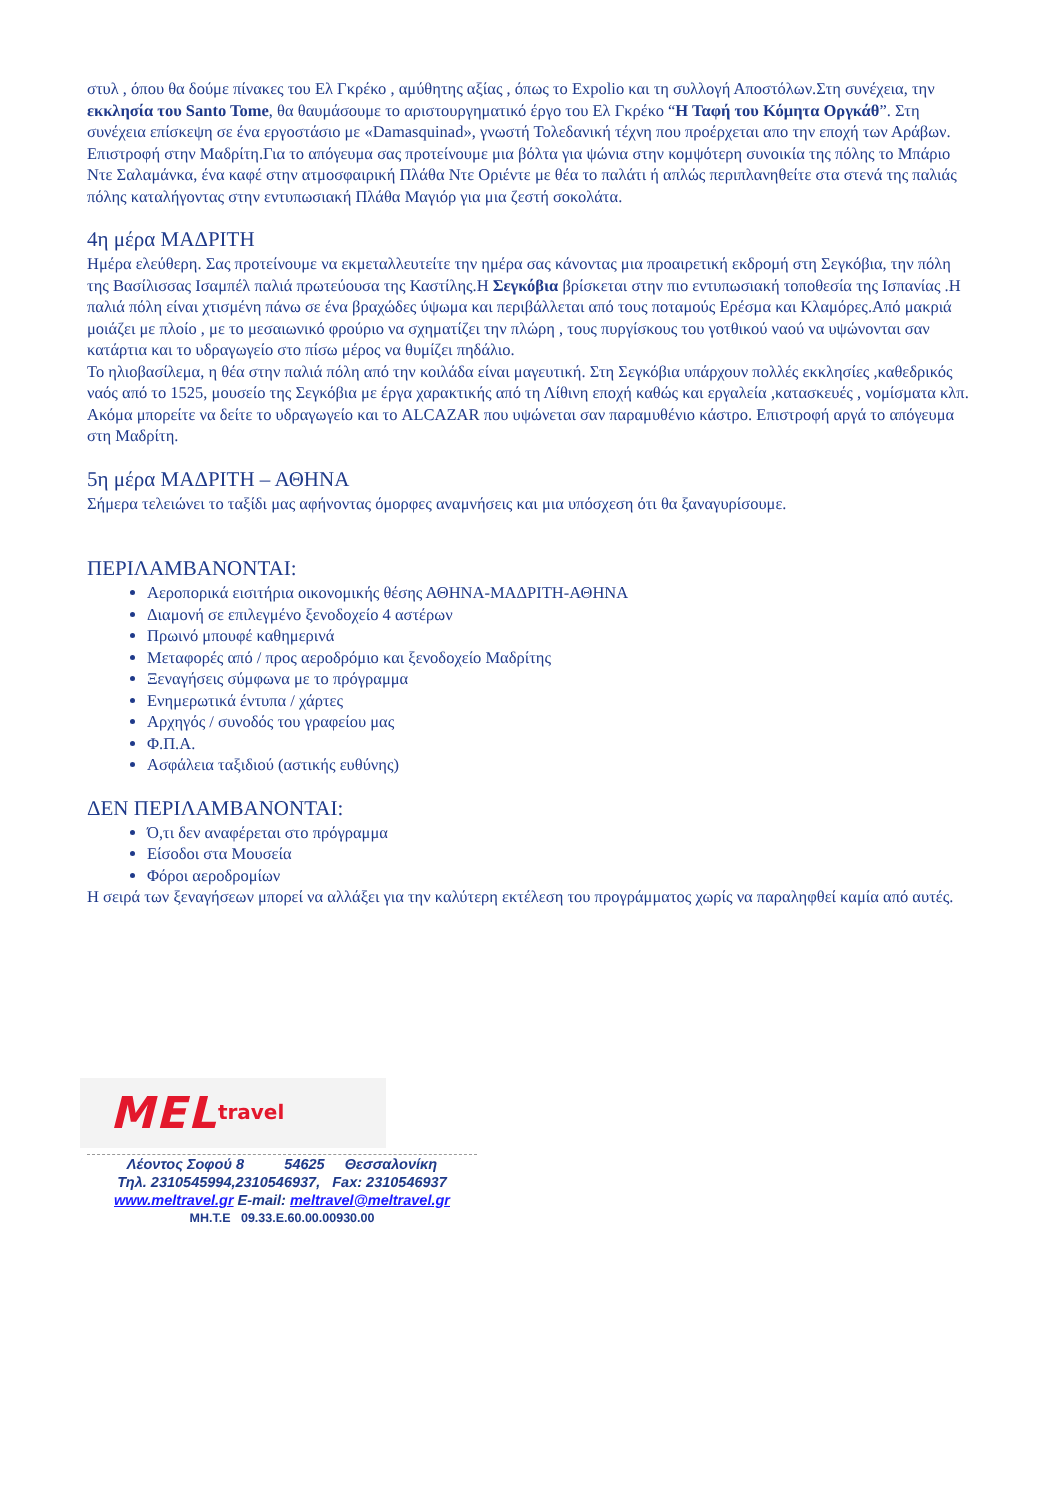στυλ , όπου θα δούμε πίνακες του Ελ Γκρέκο , αμύθητης αξίας , όπως το Expolio και τη συλλογή Αποστόλων.Στη συνέχεια, την εκκλησία του Santo Tome, θα θαυμάσουμε το αριστουργηματικό έργο του Ελ Γκρέκο “Η Ταφή του Κόμητα Οργκάθ”. Στη συνέχεια επίσκεψη σε ένα εργοστάσιο με «Damasquinad», γνωστή Τολεδανική τέχνη που προέρχεται απο την εποχή των Αράβων. Επιστροφή στην Μαδρίτη.Για το απόγευμα σας προτείνουμε μια βόλτα για ψώνια στην κομψότερη συνοικία της πόλης το Μπάριο Ντε Σαλαμάνκα, ένα καφέ στην ατμοσφαιρική Πλάθα Ντε Οριέντε με θέα το παλάτι ή απλώς περιπλανηθείτε στα στενά της παλιάς πόλης καταλήγοντας στην εντυπωσιακή Πλάθα Μαγιόρ για μια ζεστή σοκολάτα.
4η μέρα ΜΑΔΡΙΤΗ
Ημέρα ελεύθερη. Σας προτείνουμε να εκμεταλλευτείτε την ημέρα σας κάνοντας μια προαιρετική εκδρομή στη Σεγκόβια, την πόλη της Βασίλισσας Ισαμπέλ παλιά πρωτεύουσα της Καστίλης.Η Σεγκόβια βρίσκεται στην πιο εντυπωσιακή τοποθεσία της Ισπανίας .Η παλιά πόλη είναι χτισμένη πάνω σε ένα βραχώδες ύψωμα και περιβάλλεται από τους ποταμούς Ερέσμα και Κλαμόρες.Από μακριά μοιάζει με πλοίο , με το μεσαιωνικό φρούριο να σχηματίζει την πλώρη , τους πυργίσκους του γοτθικού ναού να υψώνονται σαν κατάρτια και το υδραγωγείο στο πίσω μέρος να θυμίζει πηδάλιο.
Το ηλιοβασίλεμα, η θέα στην παλιά πόλη από την κοιλάδα είναι μαγευτική. Στη Σεγκόβια υπάρχουν πολλές εκκλησίες ,καθεδρικός ναός από το 1525, μουσείο της Σεγκόβια με έργα χαρακτικής από τη Λίθινη εποχή καθώς και εργαλεία ,κατασκευές , νομίσματα κλπ. Ακόμα μπορείτε να δείτε το υδραγωγείο και το ALCAZAR που υψώνεται σαν παραμυθένιο κάστρο. Επιστροφή αργά το απόγευμα στη Μαδρίτη.
5η μέρα ΜΑΔΡΙΤΗ – ΑΘΗΝΑ
Σήμερα τελειώνει το ταξίδι μας αφήνοντας όμορφες αναμνήσεις και μια υπόσχεση ότι θα ξαναγυρίσουμε.
ΠΕΡΙΛΑΜΒΑΝΟΝΤΑΙ:
Αεροπορικά εισιτήρια οικονομικής θέσης ΑΘΗΝΑ-ΜΑΔΡΙΤΗ-ΑΘΗΝΑ
Διαμονή σε επιλεγμένο ξενοδοχείο 4 αστέρων
Πρωινό μπουφέ καθημερινά
Μεταφορές από / προς αεροδρόμιο και ξενοδοχείο Μαδρίτης
Ξεναγήσεις σύμφωνα με το πρόγραμμα
Ενημερωτικά έντυπα / χάρτες
Αρχηγός / συνοδός του γραφείου μας
Φ.Π.Α.
Ασφάλεια ταξιδιού (αστικής ευθύνης)
ΔΕΝ ΠΕΡΙΛΑΜΒΑΝΟΝΤΑΙ:
Ό,τι δεν αναφέρεται στο πρόγραμμα
Είσοδοι στα Μουσεία
Φόροι αεροδρομίων
Η σειρά των ξεναγήσεων μπορεί να αλλάξει για την καλύτερη εκτέλεση του προγράμματος χωρίς να παραληφθεί καμία από αυτές.
MEL travel
Λέοντος Σοφού 8 54625 Θεσσαλονίκη
Τηλ. 2310545994,2310546937, Fax: 2310546937
www.meltravel.gr E-mail: meltravel@meltravel.gr
ΜΗ.Τ.Ε 09.33.Ε.60.00.00930.00